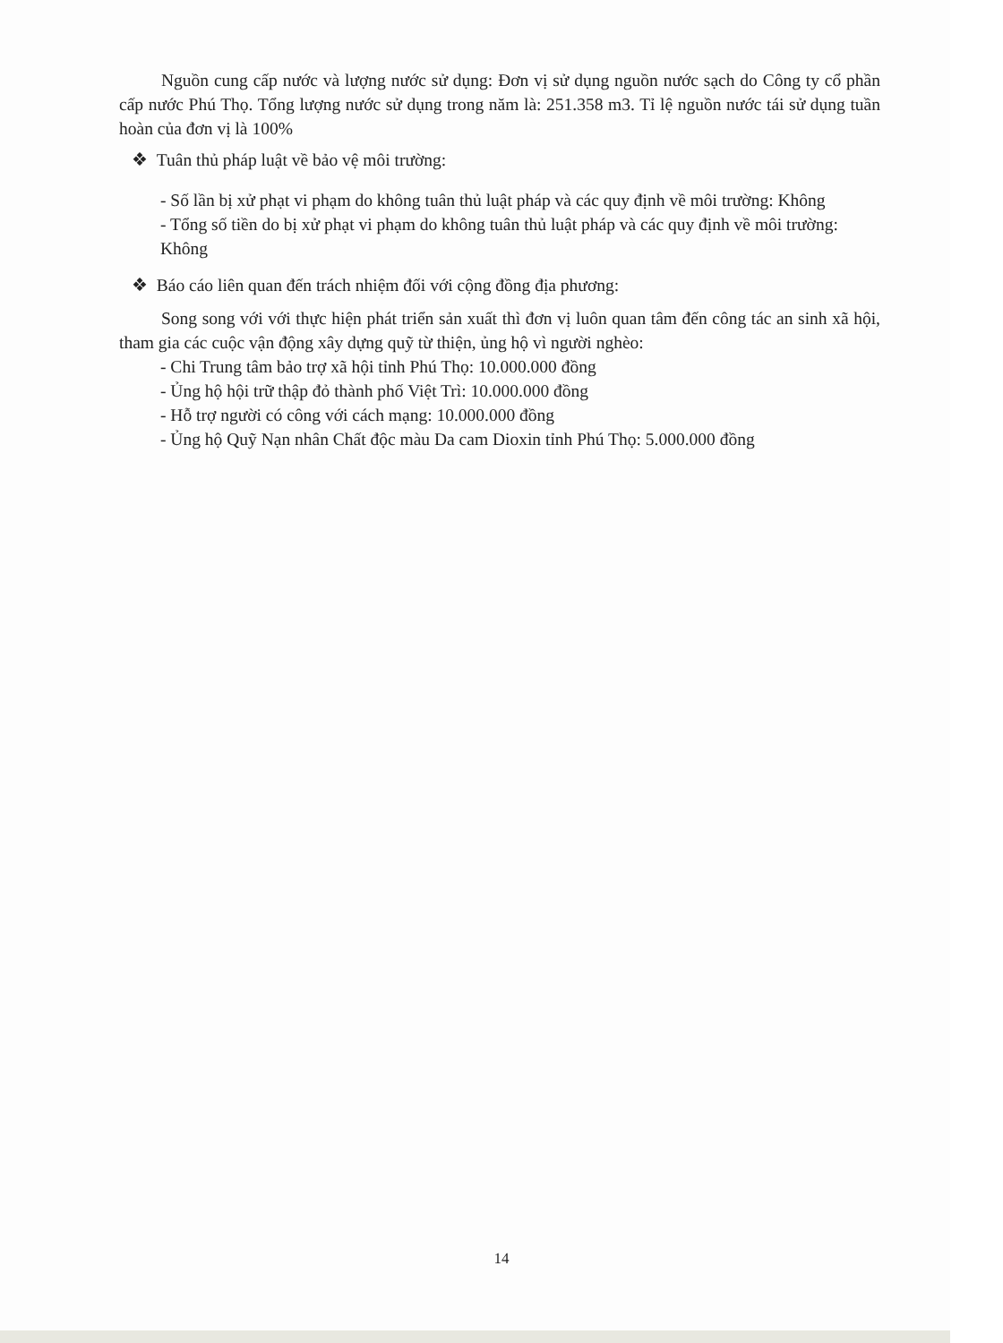Nguồn cung cấp nước và lượng nước sử dụng: Đơn vị sử dụng nguồn nước sạch do Công ty cổ phần cấp nước Phú Thọ. Tổng lượng nước sử dụng trong năm là: 251.358 m3. Tỉ lệ nguồn nước tái sử dụng tuần hoàn của đơn vị là 100%
❖ Tuân thủ pháp luật về bảo vệ môi trường:
- Số lần bị xử phạt vi phạm do không tuân thủ luật pháp và các quy định về môi trường: Không
- Tổng số tiền do bị xử phạt vi phạm do không tuân thủ luật pháp và các quy định về môi trường:
Không
❖ Báo cáo liên quan đến trách nhiệm đối với cộng đồng địa phương:
Song song với với thực hiện phát triển sản xuất thì đơn vị luôn quan tâm đến công tác an sinh xã hội, tham gia các cuộc vận động xây dựng quỹ từ thiện, ủng hộ vì người nghèo:
- Chi Trung tâm bảo trợ xã hội tỉnh Phú Thọ: 10.000.000 đồng
- Ủng hộ hội trữ thập đỏ thành phố Việt Trì: 10.000.000 đồng
- Hỗ trợ người có công với cách mạng: 10.000.000 đồng
- Ủng hộ Quỹ Nạn nhân Chất độc màu Da cam Dioxin tỉnh Phú Thọ: 5.000.000 đồng
14